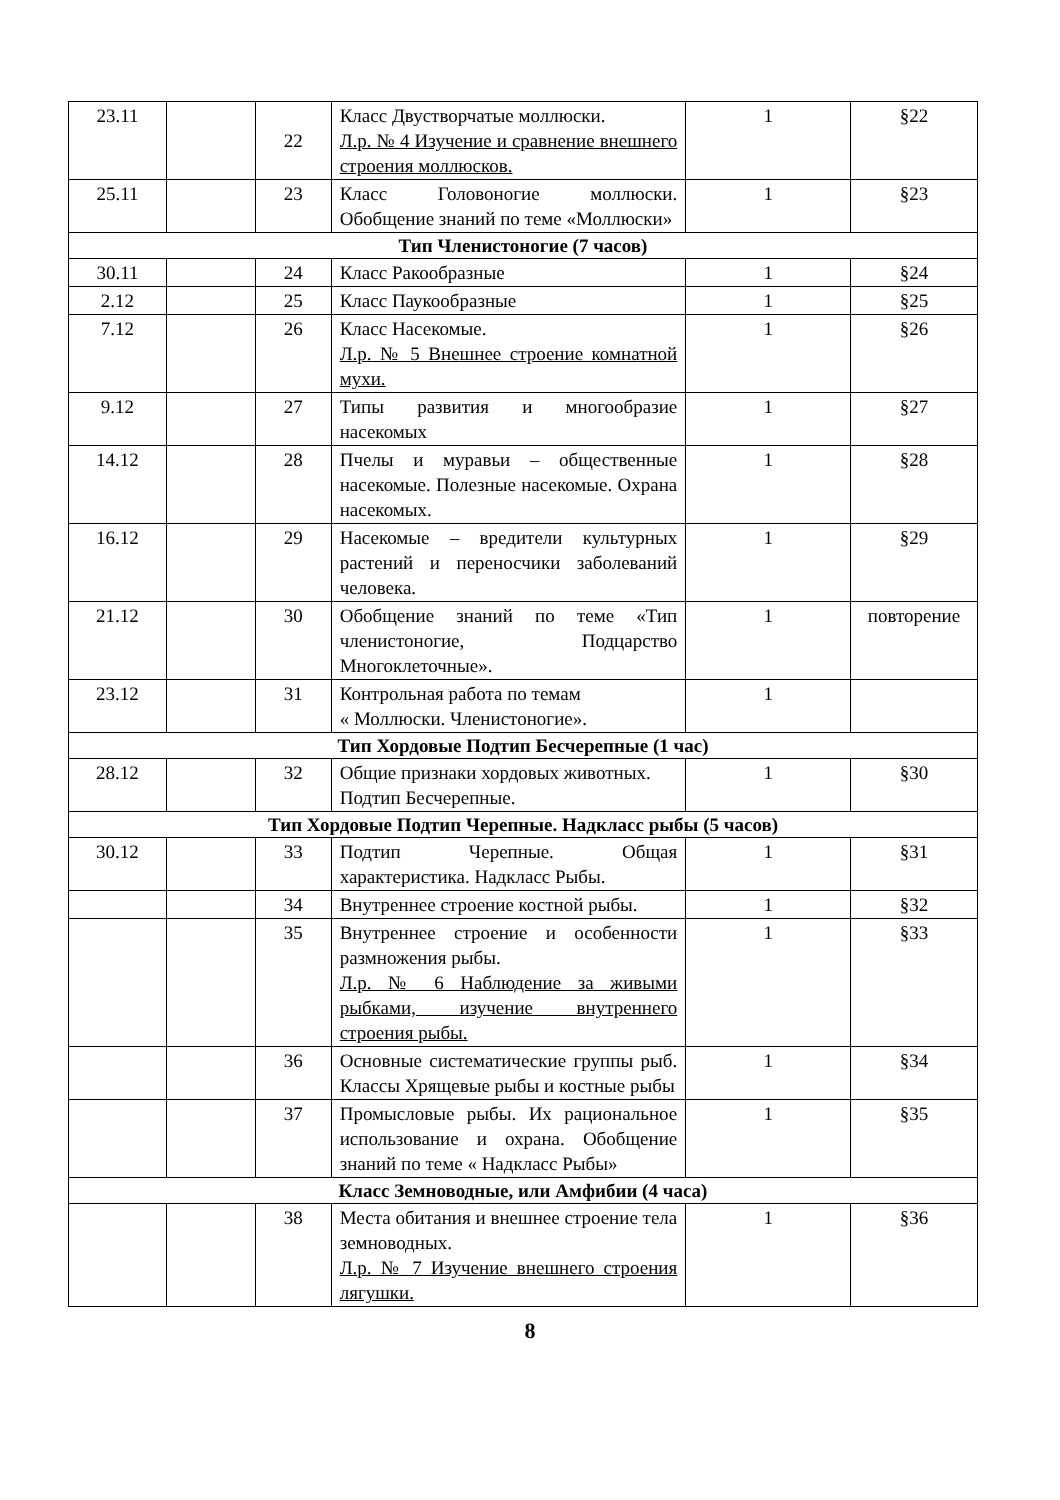| 23.11 | | 22 | Класс Двустворчатые моллюски. Л.р. № 4 Изучение и сравнение внешнего строения моллюсков. | 1 | §22 |
| 25.11 | | 23 | Класс Головоногие моллюски. Обобщение знаний по теме «Моллюски» | 1 | §23 |
| Тип Членистоногие (7 часов) | | | | | |
| 30.11 | | 24 | Класс Ракообразные | 1 | §24 |
| 2.12 | | 25 | Класс Паукообразные | 1 | §25 |
| 7.12 | | 26 | Класс Насекомые. Л.р. № 5 Внешнее строение комнатной мухи. | 1 | §26 |
| 9.12 | | 27 | Типы развития и многообразие насекомых | 1 | §27 |
| 14.12 | | 28 | Пчелы и муравьи – общественные насекомые. Полезные насекомые. Охрана насекомых. | 1 | §28 |
| 16.12 | | 29 | Насекомые – вредители культурных растений и переносчики заболеваний человека. | 1 | §29 |
| 21.12 | | 30 | Обобщение знаний по теме «Тип членистоногие, Подцарство Многоклеточные». | 1 | повторение |
| 23.12 | | 31 | Контрольная работа по темам « Моллюски. Членистоногие». | 1 | |
| Тип Хордовые Подтип Бесчерепные (1 час) | | | | | |
| 28.12 | | 32 | Общие признаки хордовых животных. Подтип Бесчерепные. | 1 | §30 |
| Тип Хордовые Подтип Черепные. Надкласс рыбы (5 часов) | | | | | |
| 30.12 | | 33 | Подтип Черепные. Общая характеристика. Надкласс Рыбы. | 1 | §31 |
| | | 34 | Внутреннее строение костной рыбы. | 1 | §32 |
| | | 35 | Внутреннее строение и особенности размножения рыбы. Л.р. № 6 Наблюдение за живыми рыбками, изучение внутреннего строения рыбы. | 1 | §33 |
| | | 36 | Основные систематические группы рыб. Классы Хрящевые рыбы и костные рыбы | 1 | §34 |
| | | 37 | Промысловые рыбы. Их рациональное использование и охрана. Обобщение знаний по теме « Надкласс Рыбы» | 1 | §35 |
| Класс Земноводные, или Амфибии (4 часа) | | | | | |
| | | 38 | Места обитания и внешнее строение тела земноводных. Л.р. № 7 Изучение внешнего строения лягушки. | 1 | §36 |
8